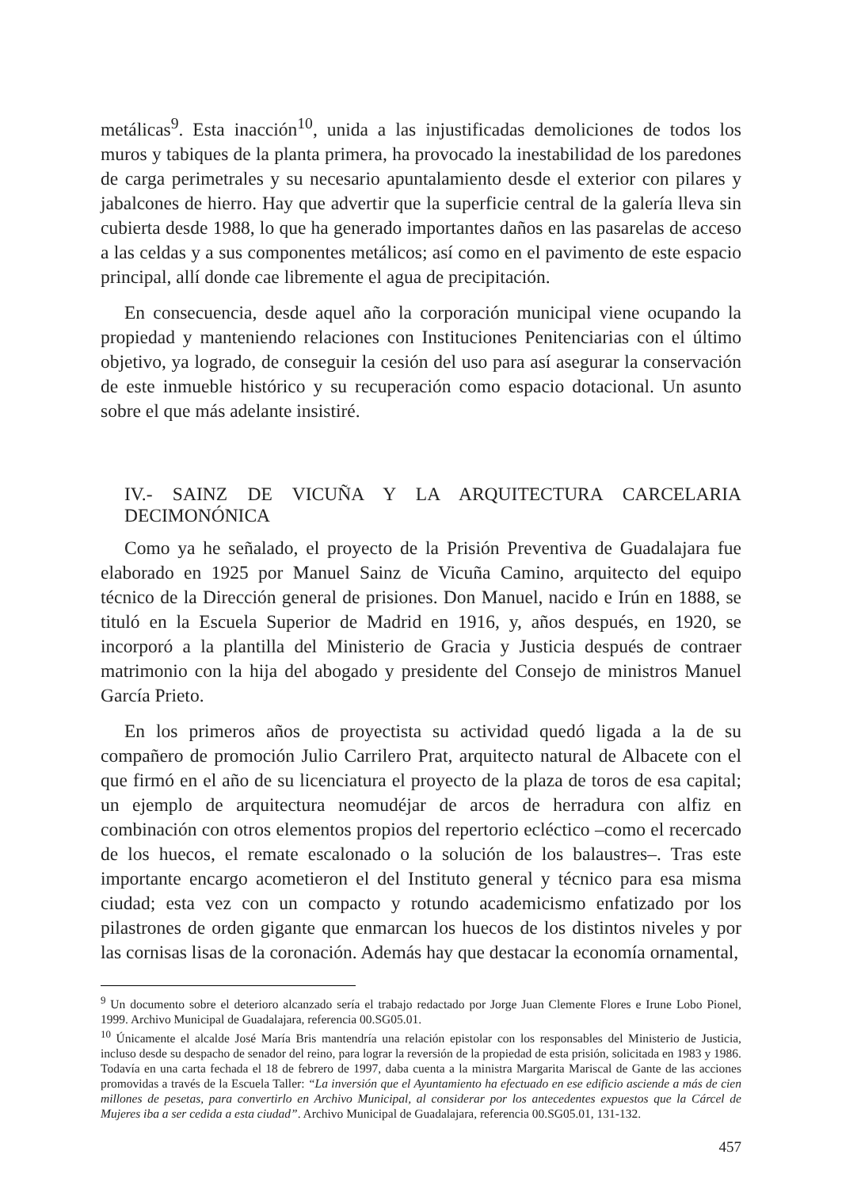metálicas<sup>9</sup>. Esta inacción<sup>10</sup>, unida a las injustificadas demoliciones de todos los muros y tabiques de la planta primera, ha provocado la inestabilidad de los paredones de carga perimetrales y su necesario apuntalamiento desde el exterior con pilares y jabalcones de hierro. Hay que advertir que la superficie central de la galería lleva sin cubierta desde 1988, lo que ha generado importantes daños en las pasarelas de acceso a las celdas y a sus componentes metálicos; así como en el pavimento de este espacio principal, allí donde cae libremente el agua de precipitación.
En consecuencia, desde aquel año la corporación municipal viene ocupando la propiedad y manteniendo relaciones con Instituciones Penitenciarias con el último objetivo, ya logrado, de conseguir la cesión del uso para así asegurar la conservación de este inmueble histórico y su recuperación como espacio dotacional. Un asunto sobre el que más adelante insistiré.
IV.- SAINZ DE VICUÑA Y LA ARQUITECTURA CARCELARIA DECIMONÓNICA
Como ya he señalado, el proyecto de la Prisión Preventiva de Guadalajara fue elaborado en 1925 por Manuel Sainz de Vicuña Camino, arquitecto del equipo técnico de la Dirección general de prisiones. Don Manuel, nacido e Irún en 1888, se tituló en la Escuela Superior de Madrid en 1916, y, años después, en 1920, se incorporó a la plantilla del Ministerio de Gracia y Justicia después de contraer matrimonio con la hija del abogado y presidente del Consejo de ministros Manuel García Prieto.
En los primeros años de proyectista su actividad quedó ligada a la de su compañero de promoción Julio Carrilero Prat, arquitecto natural de Albacete con el que firmó en el año de su licenciatura el proyecto de la plaza de toros de esa capital; un ejemplo de arquitectura neomudéjar de arcos de herradura con alfiz en combinación con otros elementos propios del repertorio ecléctico –como el recercado de los huecos, el remate escalonado o la solución de los balaustres–. Tras este importante encargo acometieron el del Instituto general y técnico para esa misma ciudad; esta vez con un compacto y rotundo academicismo enfatizado por los pilastrones de orden gigante que enmarcan los huecos de los distintos niveles y por las cornisas lisas de la coronación. Además hay que destacar la economía ornamental,
<sup>9</sup> Un documento sobre el deterioro alcanzado sería el trabajo redactado por Jorge Juan Clemente Flores e Irune Lobo Pionel, 1999. Archivo Municipal de Guadalajara, referencia 00.SG05.01.
<sup>10</sup> Únicamente el alcalde José María Bris mantendría una relación epistolar con los responsables del Ministerio de Justicia, incluso desde su despacho de senador del reino, para lograr la reversión de la propiedad de esta prisión, solicitada en 1983 y 1986. Todavía en una carta fechada el 18 de febrero de 1997, daba cuenta a la ministra Margarita Mariscal de Gante de las acciones promovidas a través de la Escuela Taller: “La inversión que el Ayuntamiento ha efectuado en ese edificio asciende a más de cien millones de pesetas, para convertirlo en Archivo Municipal, al considerar por los antecedentes expuestos que la Cárcel de Mujeres iba a ser cedida a esta ciudad”. Archivo Municipal de Guadalajara, referencia 00.SG05.01, 131-132.
457